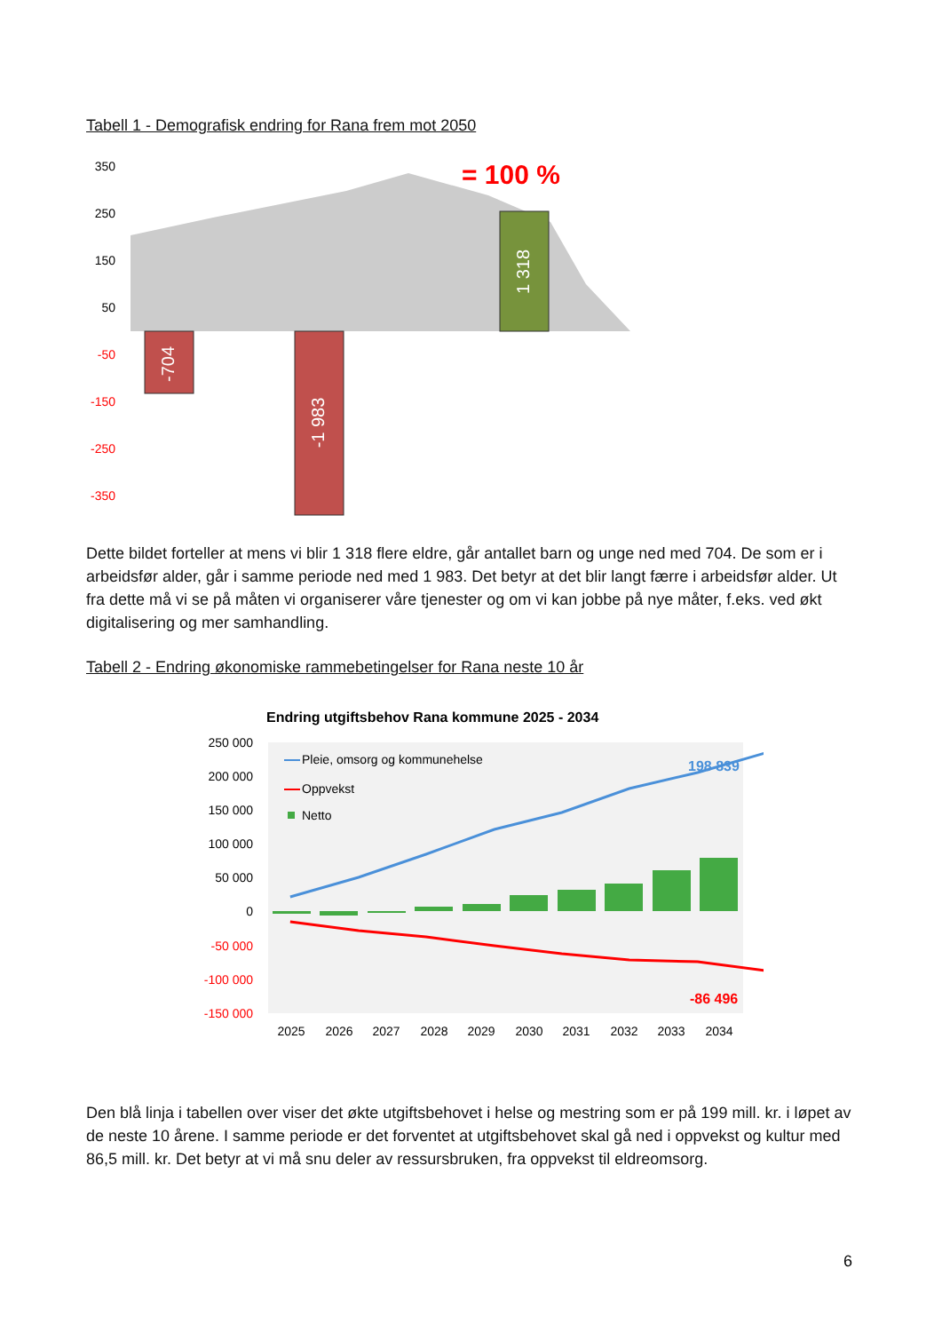Tabell 1 - Demografisk endring for Rana frem mot 2050
350
250
150
50
-50
-150
-250
-350
-704
-1 983
1 318
= 100 %
Dette bildet forteller at mens vi blir 1 318 flere eldre, går antallet barn og unge ned med 704. De som er i arbeidsfør alder, går i samme periode ned med 1 983. Det betyr at det blir langt færre i arbeidsfør alder. Ut fra dette må vi se på måten vi organiserer våre tjenester og om vi kan jobbe på nye måter, f.eks. ved økt digitalisering og mer samhandling.
Tabell 2 - Endring økonomiske rammebetingelser for Rana neste 10 år
Endring utgiftsbehov Rana kommune 2025 - 2034
250 000
200 000
150 000
100 000
50 000
0
-50 000
-100 000
-150 000
Pleie, omsorg og kommunehelse
Oppvekst
Netto
198 839
-86 496
2025
2026
2027
2028
2029
2030
2031
2032
2033
2034
Den blå linja i tabellen over viser det økte utgiftsbehovet i helse og mestring som er på 199 mill. kr. i løpet av de neste 10 årene. I samme periode er det forventet at utgiftsbehovet skal gå ned i oppvekst og kultur med 86,5 mill. kr. Det betyr at vi må snu deler av ressursbruken, fra oppvekst til eldreomsorg.
6